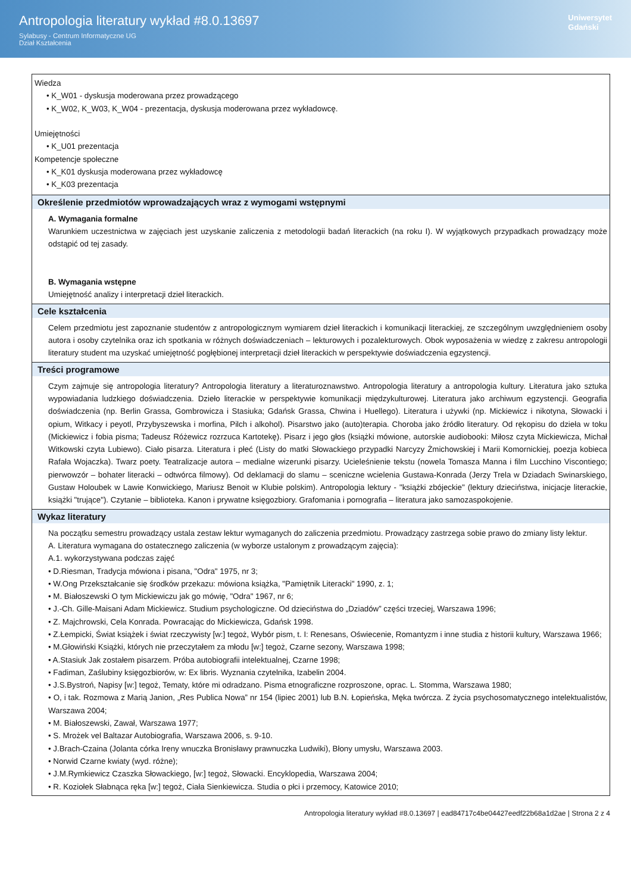Antropologia literatury wykład #8.0.13697
Sylabusy - Centrum Informatyczne UG
Dział Kształcenia
Uniwersytet
Gdański
Wiedza
• K_W01 - dyskusja moderowana przez prowadzącego
• K_W02, K_W03, K_W04 - prezentacja, dyskusja moderowana przez wykładowcę.
Umiejętności
• K_U01 prezentacja
Kompetencje społeczne
• K_K01 dyskusja moderowana przez wykładowcę
• K_K03 prezentacja
Określenie przedmiotów wprowadzających wraz z wymogami wstępnymi
A. Wymagania formalne
Warunkiem uczestnictwa w zajęciach jest uzyskanie zaliczenia z metodologii badań literackich (na roku I). W wyjątkowych przypadkach prowadzący może odstąpić od tej zasady.
B. Wymagania wstępne
Umiejętność analizy i interpretacji dzieł literackich.
Cele kształcenia
Celem przedmiotu jest zapoznanie studentów z antropologicznym wymiarem dzieł literackich i komunikacji literackiej, ze szczególnym uwzględnieniem osoby autora i osoby czytelnika oraz ich spotkania w różnych doświadczeniach – lekturowych i pozalekturowych. Obok wyposażenia w wiedzę z zakresu antropologii literatury student ma uzyskać umiejętność pogłębionej interpretacji dzieł literackich w perspektywie doświadczenia egzystencji.
Treści programowe
Czym zajmuje się antropologia literatury? Antropologia literatury a literaturoznawstwo. Antropologia literatury a antropologia kultury. Literatura jako sztuka wypowiadania ludzkiego doświadczenia. Dzieło literackie w perspektywie komunikacji międzykulturowej. Literatura jako archiwum egzystencji. Geografia doświadczenia (np. Berlin Grassa, Gombrowicza i Stasiuka; Gdańsk Grassa, Chwina i Huellego). Literatura i używki (np. Mickiewicz i nikotyna, Słowacki i opium, Witkacy i peyotl, Przybyszewska i morfina, Pilch i alkohol). Pisarstwo jako (auto)terapia. Choroba jako źródło literatury. Od rękopisu do dzieła w toku (Mickiewicz i fobia pisma; Tadeusz Różewicz rozrzuca Kartotekę). Pisarz i jego głos (książki mówione, autorskie audiobooki: Miłosz czyta Mickiewicza, Michał Witkowski czyta Lubiewo). Ciało pisarza. Literatura i płeć (Listy do matki Słowackiego przypadki Narcyzy Żmichowskiej i Marii Komornickiej, poezja kobieca Rafała Wojaczka). Twarz poety. Teatralizacje autora – medialne wizerunki pisarzy. Ucieleśnienie tekstu (nowela Tomasza Manna i film Lucchino Viscontiego; pierwowzór – bohater literacki – odtwórca filmowy). Od deklamacji do slamu – sceniczne wcielenia Gustawa-Konrada (Jerzy Trela w Dziadach Swinarskiego, Gustaw Holoubek w Lawie Konwickiego, Mariusz Benoit w Klubie polskim). Antropologia lektury - "książki zbójeckie" (lektury dzieciństwa, inicjacje literackie, książki "trujące"). Czytanie – biblioteka. Kanon i prywatne księgozbiory. Grafomania i pornografia – literatura jako samozaspokojenie.
Wykaz literatury
Na początku semestru prowadzący ustala zestaw lektur wymaganych do zaliczenia przedmiotu. Prowadzący zastrzega sobie prawo do zmiany listy lektur.
A. Literatura wymagana do ostatecznego zaliczenia (w wyborze ustalonym z prowadzącym zajęcia):
A.1. wykorzystywana podczas zajęć
• D.Riesman, Tradycja mówiona i pisana, "Odra" 1975, nr 3;
• W.Ong Przekształcanie się środków przekazu: mówiona książka, "Pamiętnik Literacki" 1990, z. 1;
• M. Białoszewski O tym Mickiewiczu jak go mówię, "Odra" 1967, nr 6;
• J.-Ch. Gille-Maisani Adam Mickiewicz. Studium psychologiczne. Od dzieciństwa do „Dziadów” części trzeciej, Warszawa 1996;
• Z. Majchrowski, Cela Konrada. Powracając do Mickiewicza, Gdańsk 1998.
• Z.Łempicki, Świat książek i świat rzeczywisty [w:] tegoż, Wybór pism, t. I: Renesans, Oświecenie, Romantyzm i inne studia z historii kultury, Warszawa 1966;
• M.Głowiński Książki, których nie przeczytałem za młodu [w:] tegoż, Czarne sezony, Warszawa 1998;
• A.Stasiuk Jak zostałem pisarzem. Próba autobiografii intelektualnej, Czarne 1998;
• Fadiman, Zaślubiny księgozbiorów, w: Ex libris. Wyznania czytelnika, Izabelin 2004.
• J.S.Bystroń, Napisy [w:] tegoż, Tematy, które mi odradzano. Pisma etnograficzne rozproszone, oprac. L. Stomma, Warszawa 1980;
• O, i tak. Rozmowa z Marią Janion, „Res Publica Nowa” nr 154 (lipiec 2001) lub B.N. Łopieńska, Męka twórcza. Z życia psychosomatycznego intelektualistów, Warszawa 2004;
• M. Białoszewski, Zawał, Warszawa 1977;
• S. Mrożek vel Baltazar Autobiografia, Warszawa 2006, s. 9-10.
• J.Brach-Czaina (Jolanta córka Ireny wnuczka Bronisławy prawnuczka Ludwiki), Błony umysłu, Warszawa 2003.
• Norwid Czarne kwiaty (wyd. różne);
• J.M.Rymkiewicz Czaszka Słowackiego, [w:] tegoż, Słowacki. Encyklopedia, Warszawa 2004;
• R. Koziołek Słabnąca ręka [w:] tegoż, Ciała Sienkiewicza. Studia o płci i przemocy, Katowice 2010;
Antropologia literatury wykład #8.0.13697 | ead84717c4be04427eedf22b68a1d2ae | Strona 2 z 4